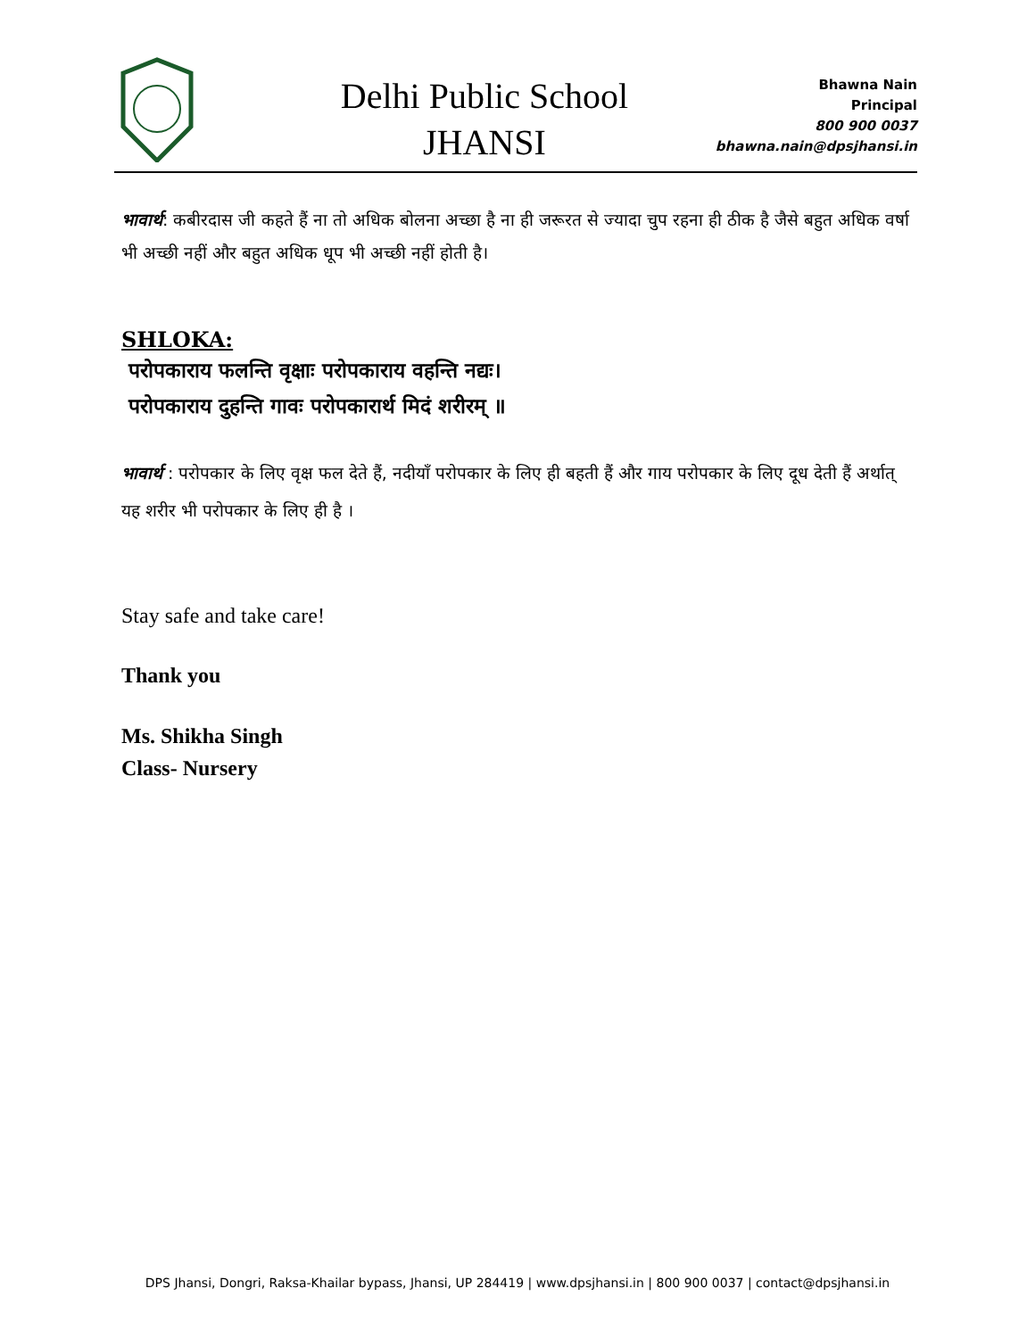Delhi Public School
JHANSI
Bhawna Nain
Principal
800 900 0037
bhawna.nain@dpsjhansi.in
भावार्थ: कबीरदास जी कहते हैं ना तो अधिक बोलना अच्छा है ना ही जरूरत से ज्यादा चुप रहना ही ठीक है जैसे बहुत अधिक वर्षा भी अच्छी नहीं और बहुत अधिक धूप भी अच्छी नहीं होती है।
SHLOKA:
परोपकाराय फलन्ति वृक्षाः परोपकाराय वहन्ति नद्यः।
परोपकाराय दुहन्ति गावः परोपकारार्थ मिदं शरीरम् ॥
भावार्थ : परोपकार के लिए वृक्ष फल देते हैं, नदीयाँ परोपकार के लिए ही बहती हैं और गाय परोपकार के लिए दूध देती हैं अर्थात् यह शरीर भी परोपकार के लिए ही है ।
Stay safe and take care!
Thank you
Ms. Shikha Singh
Class- Nursery
DPS Jhansi, Dongri, Raksa-Khailar bypass, Jhansi, UP 284419 | www.dpsjhansi.in | 800 900 0037 | contact@dpsjhansi.in